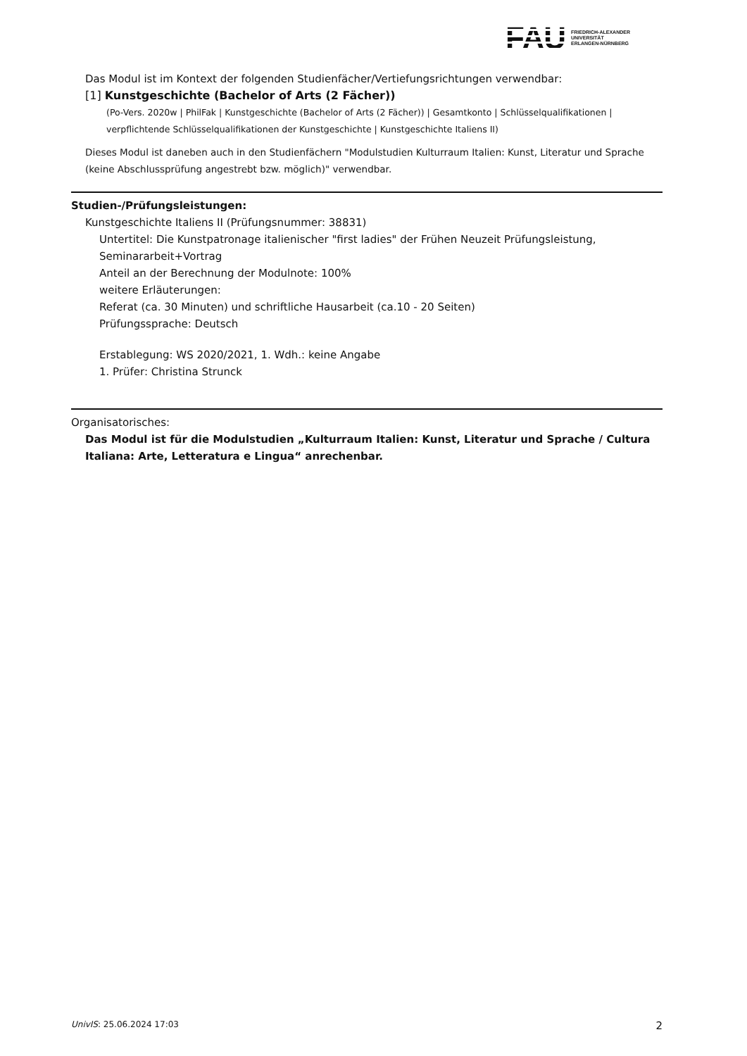FAU
FRIEDRICH-ALEXANDER
UNIVERSITÄT
ERLANGEN-NÜRNBERG
Das Modul ist im Kontext der folgenden Studienfächer/Vertiefungsrichtungen verwendbar:
[1] Kunstgeschichte (Bachelor of Arts (2 Fächer))
(Po-Vers. 2020w | PhilFak | Kunstgeschichte (Bachelor of Arts (2 Fächer)) | Gesamtkonto | Schlüsselqualifikationen | verpflichtende Schlüsselqualifikationen der Kunstgeschichte | Kunstgeschichte Italiens II)
Dieses Modul ist daneben auch in den Studienfächern "Modulstudien Kulturraum Italien: Kunst, Literatur und Sprache (keine Abschlussprüfung angestrebt bzw. möglich)" verwendbar.
Studien-/Prüfungsleistungen:
Kunstgeschichte Italiens II (Prüfungsnummer: 38831)
Untertitel: Die Kunstpatronage italienischer "first ladies" der Frühen Neuzeit Prüfungsleistung, Seminararbeit+Vortrag
Anteil an der Berechnung der Modulnote: 100%
weitere Erläuterungen:
Referat (ca. 30 Minuten) und schriftliche Hausarbeit (ca.10 - 20 Seiten)
Prüfungssprache: Deutsch
Erstablegung: WS 2020/2021, 1. Wdh.: keine Angabe
1. Prüfer: Christina Strunck
Organisatorisches:
Das Modul ist für die Modulstudien „Kulturraum Italien: Kunst, Literatur und Sprache / Cultura Italiana: Arte, Letteratura e Lingua“ anrechenbar.
UnivIS: 25.06.2024 17:03 2